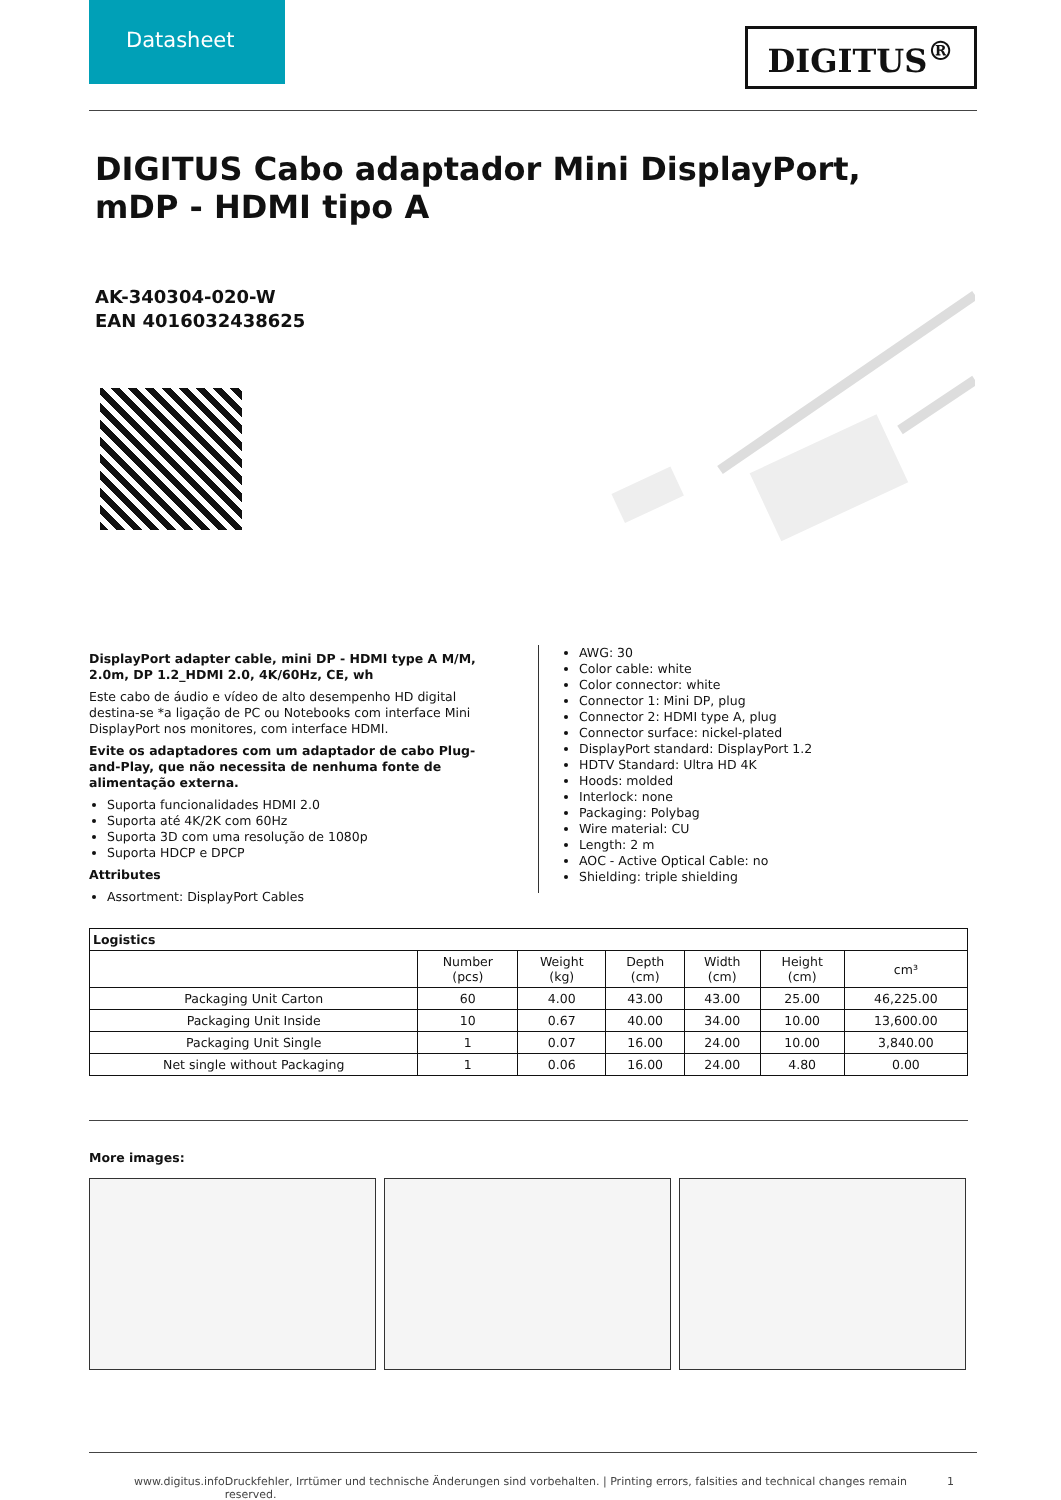Datasheet
DIGITUS<sup>®</sup>
DIGITUS Cabo adaptador Mini DisplayPort, mDP - HDMI tipo A
AK-340304-020-W
EAN 4016032438625
DisplayPort adapter cable, mini DP - HDMI type A M/M, 2.0m, DP 1.2_HDMI 2.0, 4K/60Hz, CE, wh
Este cabo de áudio e vídeo de alto desempenho HD digital destina-se *a ligação de PC ou Notebooks com interface Mini DisplayPort nos monitores, com interface HDMI.
Evite os adaptadores com um adaptador de cabo Plug-and-Play, que não necessita de nenhuma fonte de alimentação externa.
Suporta funcionalidades HDMI 2.0
Suporta até 4K/2K com 60Hz
Suporta 3D com uma resolução de 1080p
Suporta HDCP e DPCP
Attributes
Assortment: DisplayPort Cables
AWG: 30
Color cable: white
Color connector: white
Connector 1: Mini DP, plug
Connector 2: HDMI type A, plug
Connector surface: nickel-plated
DisplayPort standard: DisplayPort 1.2
HDTV Standard: Ultra HD 4K
Hoods: molded
Interlock: none
Packaging: Polybag
Wire material: CU
Length: 2 m
AOC - Active Optical Cable: no
Shielding: triple shielding
| Logistics | | | | | | |
| --- | --- | --- | --- | --- | --- | --- |
| | Number (pcs) | Weight (kg) | Depth (cm) | Width (cm) | Height (cm) | cm³ |
| Packaging Unit Carton | 60 | 4.00 | 43.00 | 43.00 | 25.00 | 46,225.00 |
| Packaging Unit Inside | 10 | 0.67 | 40.00 | 34.00 | 10.00 | 13,600.00 |
| Packaging Unit Single | 1 | 0.07 | 16.00 | 24.00 | 10.00 | 3,840.00 |
| Net single without Packaging | 1 | 0.06 | 16.00 | 24.00 | 4.80 | 0.00 |
More images:
www.digitus.info Druckfehler, Irrtümer und technische Änderungen sind vorbehalten. | Printing errors, falsities and technical changes remain reserved. 1